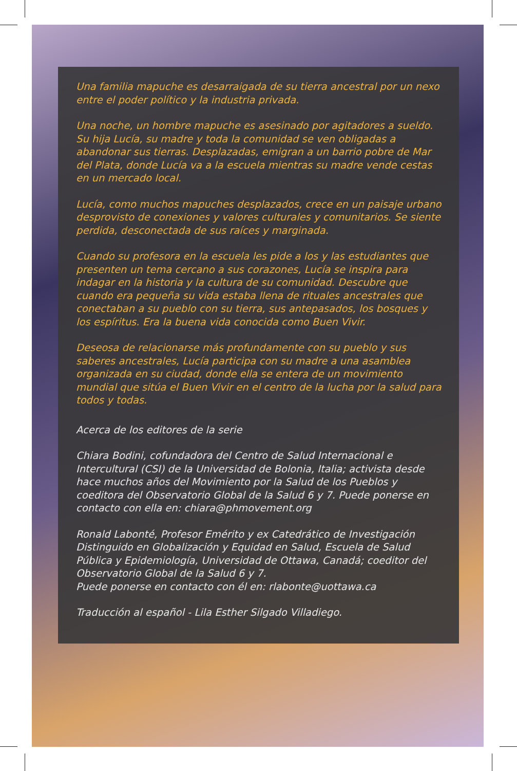Una familia mapuche es desarraigada de su tierra ancestral por un nexo entre el poder político y la industria privada.
Una noche, un hombre mapuche es asesinado por agitadores a sueldo. Su hija Lucía, su madre y toda la comunidad se ven obligadas a abandonar sus tierras. Desplazadas, emigran a un barrio pobre de Mar del Plata, donde Lucía va a la escuela mientras su madre vende cestas en un mercado local.
Lucía, como muchos mapuches desplazados, crece en un paisaje urbano desprovisto de conexiones y valores culturales y comunitarios. Se siente perdida, desconectada de sus raíces y marginada.
Cuando su profesora en la escuela les pide a los y las estudiantes que presenten un tema cercano a sus corazones, Lucía se inspira para indagar en la historia y la cultura de su comunidad. Descubre que cuando era pequeña su vida estaba llena de rituales ancestrales que conectaban a su pueblo con su tierra, sus antepasados, los bosques y los espíritus. Era la buena vida conocida como Buen Vivir.
Deseosa de relacionarse más profundamente con su pueblo y sus saberes ancestrales, Lucía participa con su madre a una asamblea organizada en su ciudad, donde ella se entera de un movimiento mundial que sitúa el Buen Vivir en el centro de la lucha por la salud para todos y todas.
Acerca de los editores de la serie
Chiara Bodini, cofundadora del Centro de Salud Internacional e Intercultural (CSI) de la Universidad de Bolonia, Italia; activista desde hace muchos años del Movimiento por la Salud de los Pueblos y coeditora del Observatorio Global de la Salud 6 y 7. Puede ponerse en contacto con ella en: chiara@phmovement.org
Ronald Labonté, Profesor Emérito y ex Catedrático de Investigación Distinguido en Globalización y Equidad en Salud, Escuela de Salud Pública y Epidemiología, Universidad de Ottawa, Canadá; coeditor del Observatorio Global de la Salud 6 y 7.
Puede ponerse en contacto con él en: rlabonte@uottawa.ca
Traducción al español - Lila Esther Silgado Villadiego.